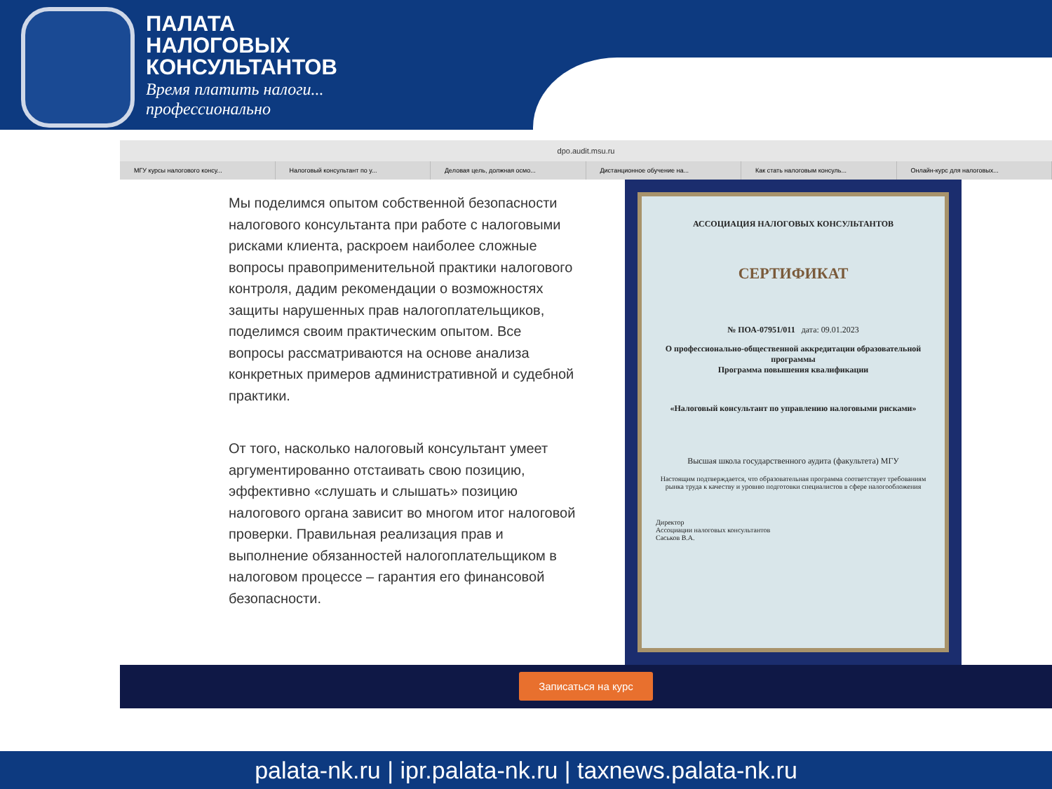ПАЛАТА
НАЛОГОВЫХ
КОНСУЛЬТАНТОВ
Время платить налоги...
профессионально
dpo.audit.msu.ru
МГУ курсы налогового консу... Налоговый консультант по у... Деловая цель, должная осмо... Дистанционное обучение на... Как стать налоговым консуль... Онлайн-курс для налоговых...
Мы поделимся опытом собственной безопасности налогового консультанта при работе с налоговыми рисками клиента, раскроем наиболее сложные вопросы правоприменительной практики налогового контроля, дадим рекомендации о возможностях защиты нарушенных прав налогоплательщиков, поделимся своим практическим опытом. Все вопросы рассматриваются на основе анализа конкретных примеров административной и судебной практики.
От того, насколько налоговый консультант умеет аргументированно отстаивать свою позицию, эффективно «слушать и слышать» позицию налогового органа зависит во многом итог налоговой проверки. Правильная реализация прав и выполнение обязанностей налогоплательщиком в налоговом процессе – гарантия его финансовой безопасности.
АССОЦИАЦИЯ НАЛОГОВЫХ КОНСУЛЬТАНТОВ
СЕРТИФИКАТ
№ ПОА-07951/011 дата: 09.01.2023
О профессионально-общественной аккредитации образовательной программы
Программа повышения квалификации
«Налоговый консультант по управлению налоговыми рисками»
Высшая школа государственного аудита (факультета) МГУ
Настоящим подтверждается, что образовательная программа соответствует требованиям рынка труда к качеству и уровню подготовки специалистов в сфере налогообложения
Директор
Ассоциации налоговых консультантов
Саськов В.А.
Записаться на курс
palata-nk.ru | ipr.palata-nk.ru | taxnews.palata-nk.ru